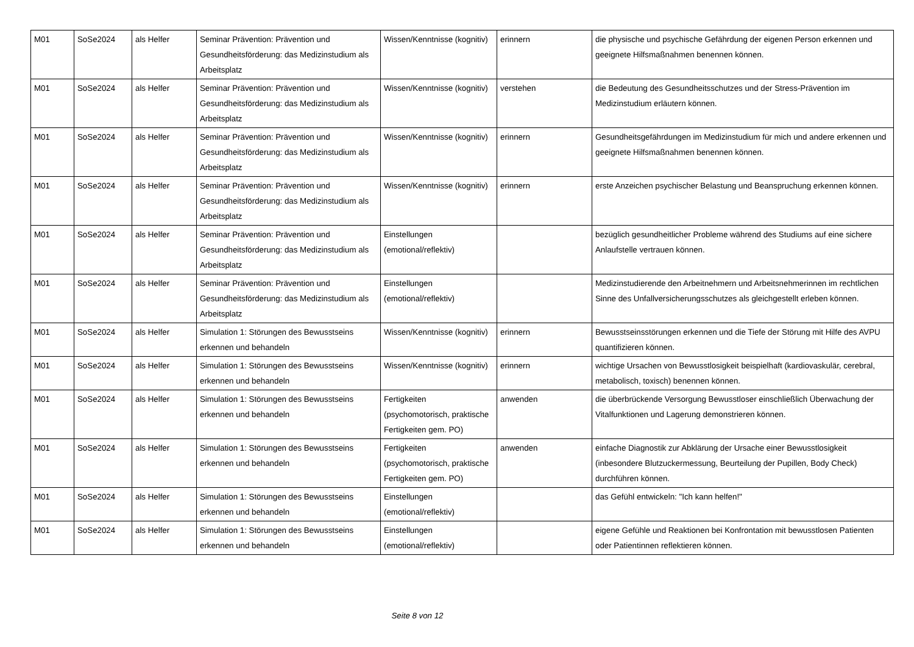| M01 | SoSe2024 | als Helfer | Seminar Prävention: Prävention und Gesundheitsförderung: das Medizinstudium als Arbeitsplatz | Wissen/Kenntnisse (kognitiv) | erinnern | die physische und psychische Gefährdung der eigenen Person erkennen und geeignete Hilfsmaßnahmen benennen können. |
| M01 | SoSe2024 | als Helfer | Seminar Prävention: Prävention und Gesundheitsförderung: das Medizinstudium als Arbeitsplatz | Wissen/Kenntnisse (kognitiv) | verstehen | die Bedeutung des Gesundheitsschutzes und der Stress-Prävention im Medizinstudium erläutern können. |
| M01 | SoSe2024 | als Helfer | Seminar Prävention: Prävention und Gesundheitsförderung: das Medizinstudium als Arbeitsplatz | Wissen/Kenntnisse (kognitiv) | erinnern | Gesundheitsgefährdungen im Medizinstudium für mich und andere erkennen und geeignete Hilfsmaßnahmen benennen können. |
| M01 | SoSe2024 | als Helfer | Seminar Prävention: Prävention und Gesundheitsförderung: das Medizinstudium als Arbeitsplatz | Wissen/Kenntnisse (kognitiv) | erinnern | erste Anzeichen psychischer Belastung und Beanspruchung erkennen können. |
| M01 | SoSe2024 | als Helfer | Seminar Prävention: Prävention und Gesundheitsförderung: das Medizinstudium als Arbeitsplatz | Einstellungen (emotional/reflektiv) | | bezüglich gesundheitlicher Probleme während des Studiums auf eine sichere Anlaufstelle vertrauen können. |
| M01 | SoSe2024 | als Helfer | Seminar Prävention: Prävention und Gesundheitsförderung: das Medizinstudium als Arbeitsplatz | Einstellungen (emotional/reflektiv) | | Medizinstudierende den Arbeitnehmern und Arbeitsnehmerinnen im rechtlichen Sinne des Unfallversicherungsschutzes als gleichgestellt erleben können. |
| M01 | SoSe2024 | als Helfer | Simulation 1: Störungen des Bewusstseins erkennen und behandeln | Wissen/Kenntnisse (kognitiv) | erinnern | Bewusstseinsstörungen erkennen und die Tiefe der Störung mit Hilfe des AVPU quantifizieren können. |
| M01 | SoSe2024 | als Helfer | Simulation 1: Störungen des Bewusstseins erkennen und behandeln | Wissen/Kenntnisse (kognitiv) | erinnern | wichtige Ursachen von Bewusstlosigkeit beispielhaft (kardiovaskulär, cerebral, metabolisch, toxisch) benennen können. |
| M01 | SoSe2024 | als Helfer | Simulation 1: Störungen des Bewusstseins erkennen und behandeln | Fertigkeiten (psychomotorisch, praktische Fertigkeiten gem. PO) | anwenden | die überbrückende Versorgung Bewusstloser einschließlich Überwachung der Vitalfunktionen und Lagerung demonstrieren können. |
| M01 | SoSe2024 | als Helfer | Simulation 1: Störungen des Bewusstseins erkennen und behandeln | Fertigkeiten (psychomotorisch, praktische Fertigkeiten gem. PO) | anwenden | einfache Diagnostik zur Abklärung der Ursache einer Bewusstlosigkeit (inbesondere Blutzuckermessung, Beurteilung der Pupillen, Body Check) durchführen können. |
| M01 | SoSe2024 | als Helfer | Simulation 1: Störungen des Bewusstseins erkennen und behandeln | Einstellungen (emotional/reflektiv) | | das Gefühl entwickeln: "Ich kann helfen!" |
| M01 | SoSe2024 | als Helfer | Simulation 1: Störungen des Bewusstseins erkennen und behandeln | Einstellungen (emotional/reflektiv) | | eigene Gefühle und Reaktionen bei Konfrontation mit bewusstlosen Patienten oder Patientinnen reflektieren können. |
Seite 8 von 12